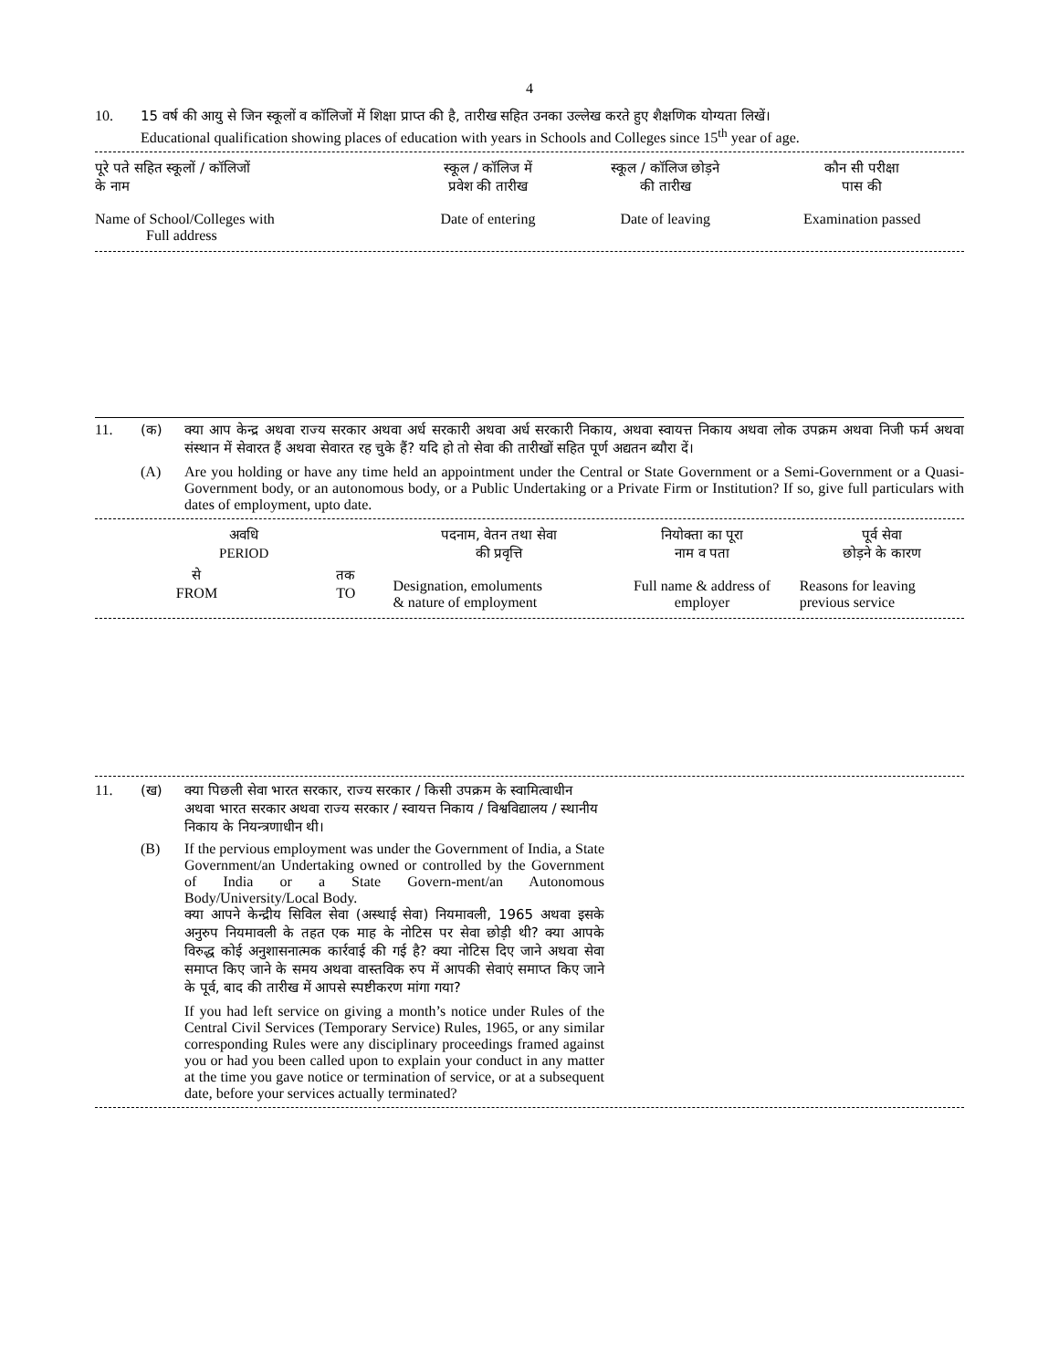4
10. 15 वर्ष की आयु से जिन स्कूलों व कॉलिजों में शिक्षा प्राप्त की है, तारीख सहित उनका उल्लेख करते हुए शैक्षणिक योग्यता लिखें।
Educational qualification showing places of education with years in Schools and Colleges since 15<sup>th</sup> year of age.
| पूरे पते सहित स्कूलों / कॉलिजों के नाम | स्कूल / कॉलिज में प्रवेश की तारीख | स्कूल / कॉलिज छोड़ने की तारीख | कौन सी परीक्षा पास की |
| --- | --- | --- | --- |
| Name of School/Colleges with Full address | Date of entering | Date of leaving | Examination passed |
11. (क) क्या आप केन्द्र अथवा राज्य सरकार अथवा अर्ध सरकारी अथवा अर्ध सरकारी निकाय, अथवा स्वायत्त निकाय अथवा लोक उपक्रम अथवा निजी फर्म अथवा संस्थान में सेवारत हैं अथवा सेवारत रह चुके हैं? यदि हो तो सेवा की तारीखों सहित पूर्ण अद्यतन ब्यौरा दें।
(A) Are you holding or have any time held an appointment under the Central or State Government or a Semi-Government or a Quasi-Government body, or an autonomous body, or a Public Undertaking or a Private Firm or Institution? If so, give full particulars with dates of employment, upto date.
| अवधि PERIOD | | पदनाम, वेतन तथा सेवा की प्रवृत्ति | नियोक्ता का पूरा नाम व पता | पूर्व सेवा छोड़ने के कारण |
| --- | --- | --- | --- | --- |
| से FROM | तक TO | Designation, emoluments & nature of employment | Full name & address of employer | Reasons for leaving previous service |
11. (ख) क्या पिछली सेवा भारत सरकार, राज्य सरकार / किसी उपक्रम के स्वामित्वाधीन अथवा भारत सरकार अथवा राज्य सरकार / स्वायत्त निकाय / विश्वविद्यालय / स्थानीय निकाय के नियन्त्रणाधीन थी।
(B) If the pervious employment was under the Government of India, a State Government/an Undertaking owned or controlled by the Government of India or a State Govern-ment/an Autonomous Body/University/Local Body.
क्या आपने केन्द्रीय सिविल सेवा (अस्थाई सेवा) नियमावली, 1965 अथवा इसके अनुरुप नियमावली के तहत एक माह के नोटिस पर सेवा छोड़ी थी? क्या आपके विरुद्ध कोई अनुशासनात्मक कार्रवाई की गई है? क्या नोटिस दिए जाने अथवा सेवा समाप्त किए जाने के समय अथवा वास्तविक रुप में आपकी सेवाएं समाप्त किए जाने के पूर्व, बाद की तारीख में आपसे स्पष्टीकरण मांगा गया?
If you had left service on giving a month’s notice under Rules of the Central Civil Services (Temporary Service) Rules, 1965, or any similar corresponding Rules were any disciplinary proceedings framed against you or had you been called upon to explain your conduct in any matter at the time you gave notice or termination of service, or at a subsequent date, before your services actually terminated?